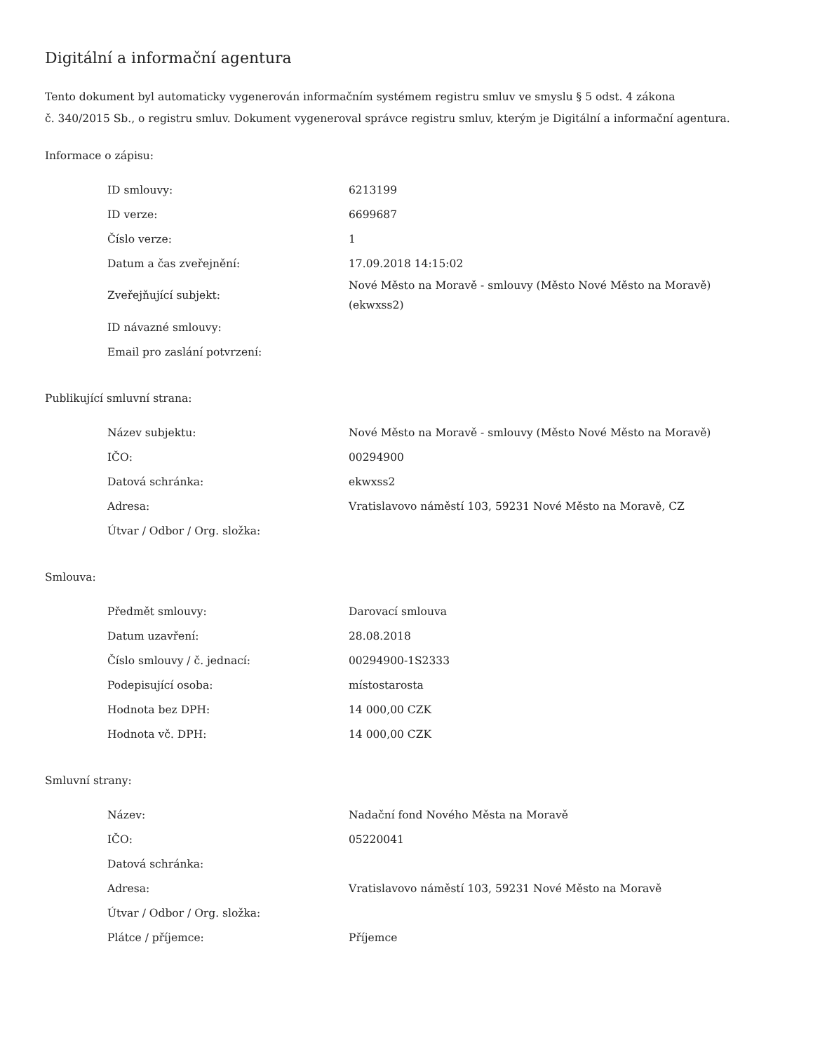Digitální a informační agentura
Tento dokument byl automaticky vygenerován informačním systémem registru smluv ve smyslu § 5 odst. 4 zákona
č. 340/2015 Sb., o registru smluv. Dokument vygeneroval správce registru smluv, kterým je Digitální a informační agentura.
Informace o zápisu:
| ID smlouvy: | 6213199 |
| ID verze: | 6699687 |
| Číslo verze: | 1 |
| Datum a čas zveřejnění: | 17.09.2018 14:15:02 |
| Zveřejňující subjekt: | Nové Město na Moravě - smlouvy (Město Nové Město na Moravě) (ekwxss2) |
| ID návazné smlouvy: | |
| Email pro zaslání potvrzení: | |
Publikující smluvní strana:
| Název subjektu: | Nové Město na Moravě - smlouvy (Město Nové Město na Moravě) |
| IČO: | 00294900 |
| Datová schránka: | ekwxss2 |
| Adresa: | Vratislavovo náměstí 103, 59231 Nové Město na Moravě, CZ |
| Útvar / Odbor / Org. složka: | |
Smlouva:
| Předmět smlouvy: | Darovací smlouva |
| Datum uzavření: | 28.08.2018 |
| Číslo smlouvy / č. jednací: | 00294900-1S2333 |
| Podepisující osoba: | místostarosta |
| Hodnota bez DPH: | 14 000,00 CZK |
| Hodnota vč. DPH: | 14 000,00 CZK |
Smluvní strany:
| Název: | Nadační fond Nového Města na Moravě |
| IČO: | 05220041 |
| Datová schránka: | |
| Adresa: | Vratislavovo náměstí 103, 59231 Nové Město na Moravě |
| Útvar / Odbor / Org. složka: | |
| Plátce / příjemce: | Příjemce |